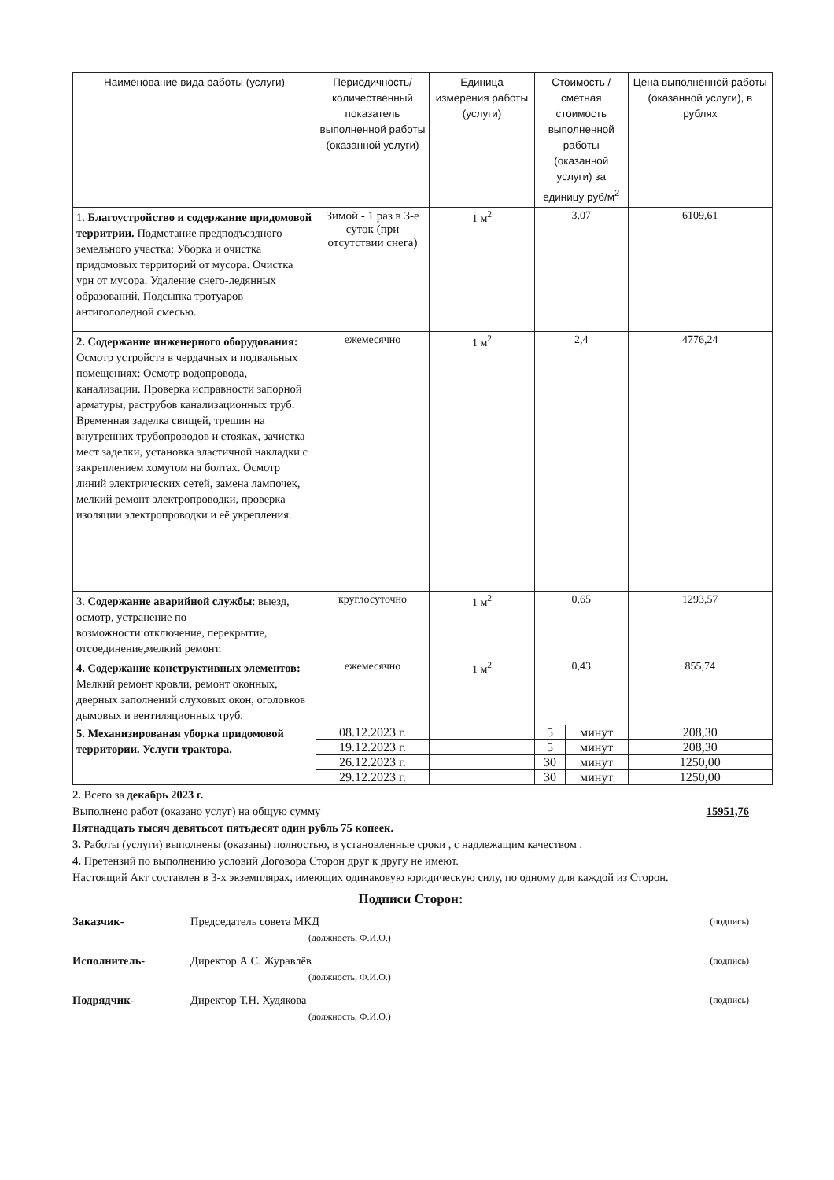| Наименование вида работы (услуги) | Периодичность/ количественный показатель выполненной работы (оказанной услуги) | Единица измерения работы (услуги) | Стоимость / сметная стоимость выполненной работы (оказанной услуги) за единицу руб/м<sup>2</sup> | | Цена выполненной работы (оказанной услуги), в рублях |
| --- | --- | --- | --- | --- | --- |
| 1. Благоустройство и содержание придомовой территрии. Подметание предподъездного земельного участка; Уборка и очистка придомовых территорий от мусора. Очистка урн от мусора. Удаление снего-ледянных образований. Подсыпка тротуаров антигололедной смесью. | Зимой - 1 раз в 3-е суток (при отсутствии снега) | 1 м<sup>2</sup> | 3,07 | | 6109,61 |
| 2. Содержание инженерного оборудования: Осмотр устройств в чердачных и подвальных помещениях: Осмотр водопровода, канализации. Проверка исправности запорной арматуры, раструбов канализационных труб. Временная заделка свищей, трещин на внутренних трубопроводов и стояках, зачистка мест заделки, установка эластичной накладки с закреплением хомутом на болтах. Осмотр линий электрических сетей, замена лампочек, мелкий ремонт электропроводки, проверка изоляции электропроводки и её укрепления. | ежемесячно | 1 м<sup>2</sup> | 2,4 | | 4776,24 |
| 3. Содержание аварийной службы : выезд, осмотр, устранение по возможности:отключение, перекрытие, отсоединение,мелкий ремонт. | круглосуточно | 1 м<sup>2</sup> | 0,65 | | 1293,57 |
| 4. Содержание конструктивных элементов: Мелкий ремонт кровли, ремонт оконных, дверных заполнений слуховых окон, оголовков дымовых и вентиляционных труб. | ежемесячно | 1 м<sup>2</sup> | 0,43 | | 855,74 |
| 5. Механизированая уборка придомовой территории. Услуги трактора. | 08.12.2023 г. | | 5 | минут | 208,30 |
| | 19.12.2023 г. | | 5 | минут | 208,30 |
| | 26.12.2023 г. | | 30 | минут | 1250,00 |
| | 29.12.2023 г. | | 30 | минут | 1250,00 |
2. Всего за декабрь 2023 г.
Выполнено работ (оказано услуг) на общую сумму 15951,76
Пятнадцать тысяч девятьсот пятьдесят один рубль 75 копеек.
3. Работы (услуги) выполнены (оказаны) полностью, в установленные сроки , с надлежащим качеством .
4. Претензий по выполнению условий Договора Сторон друг к другу не имеют.
Настоящий Акт составлен в 3-х экземплярах, имеющих одинаковую юридическую силу, по одному для каждой из Сторон.
Подписи Сторон:
Заказчик- Председатель совета МКД (подпись)
(должность, Ф.И.О.)
Исполнитель- Директор А.С. Журавлёв (подпись)
(должность, Ф.И.О.)
Подрядчик- Директор Т.Н. Худякова (подпись)
(должность, Ф.И.О.)